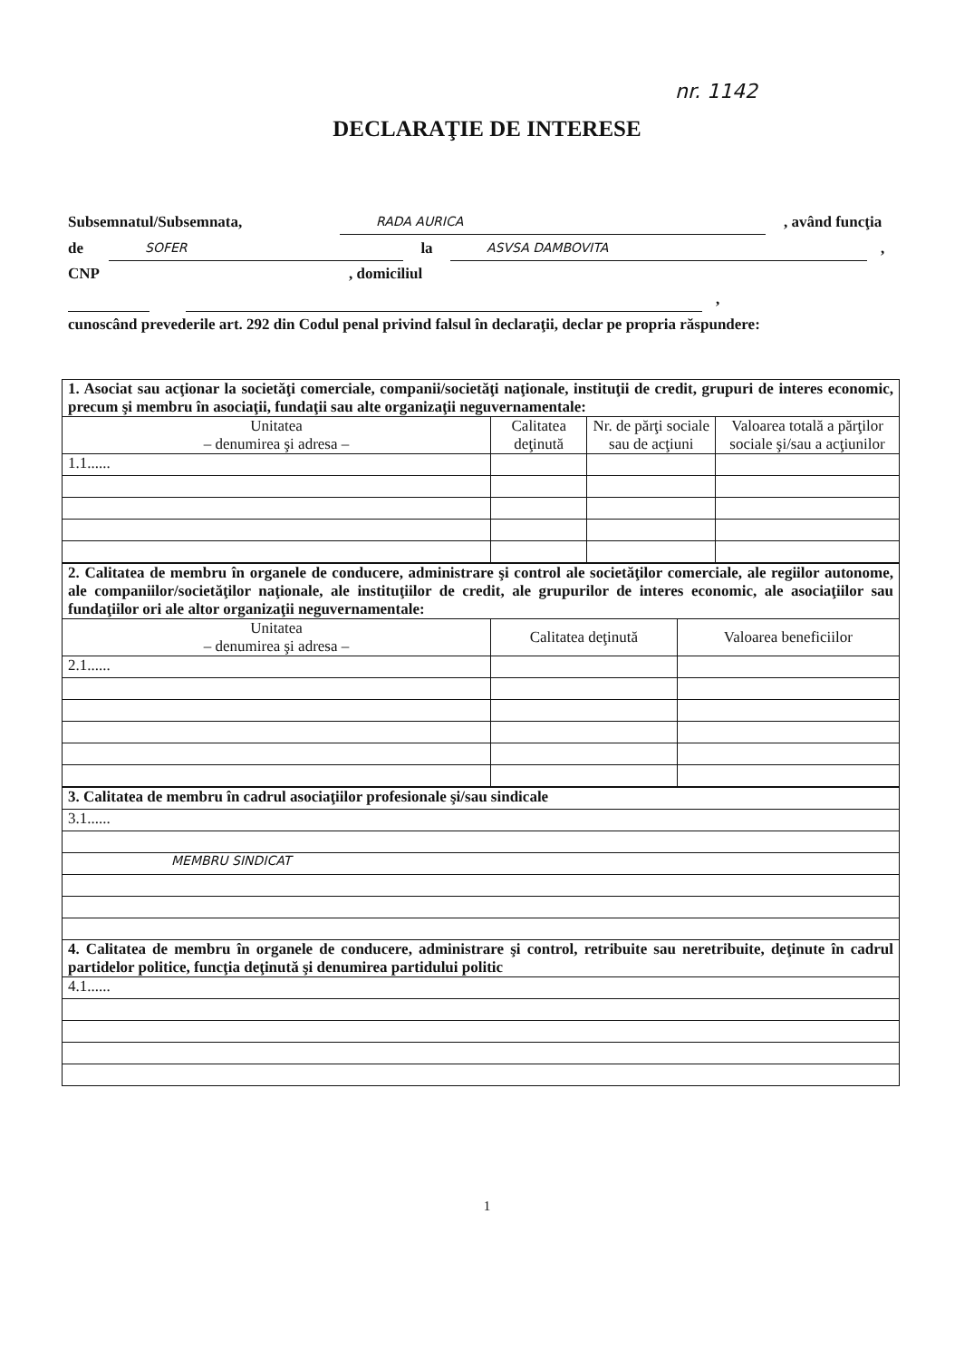nr. 1142
DECLARAŢIE DE INTERESE
Subsemnatul/Subsemnata, RADA AURICA, având funcţia
de SOFER la ASVSA DAMBOVITA,
CNP, domiciliul
,
cunoscând prevederile art. 292 din Codul penal privind falsul în declaraţii, declar pe propria răspundere:
| 1. Asociat sau acţionar la societăţi comerciale, companii/societăţi naţionale, instituţii de credit, grupuri de interes economic, precum şi membru în asociaţii, fundaţii sau alte organizaţii neguvernamentale: | | | |
| Unitatea – denumirea şi adresa – | Calitatea deţinută | Nr. de părţi sociale sau de acţiuni | Valoarea totală a părţilor sociale şi/sau a acţiunilor |
| 1.1...... | | | |
| 2. Calitatea de membru în organele de conducere, administrare şi control ale societăţilor comerciale, ale regiilor autonome, ale companiilor/societăţilor naţionale, ale instituţiilor de credit, ale grupurilor de interes economic, ale asociaţiilor sau fundaţiilor ori ale altor organizaţii neguvernamentale: | | |
| Unitatea – denumirea şi adresa – | Calitatea deţinută | Valoarea beneficiilor |
| 2.1...... | | |
| 3. Calitatea de membru în cadrul asociaţiilor profesionale şi/sau sindicale |
| 3.1...... |
| MEMBRU SINDICAT |
| 4. Calitatea de membru în organele de conducere, administrare şi control, retribuite sau neretribuite, deţinute în cadrul partidelor politice, funcţia deţinută şi denumirea partidului politic |
| 4.1...... |
1